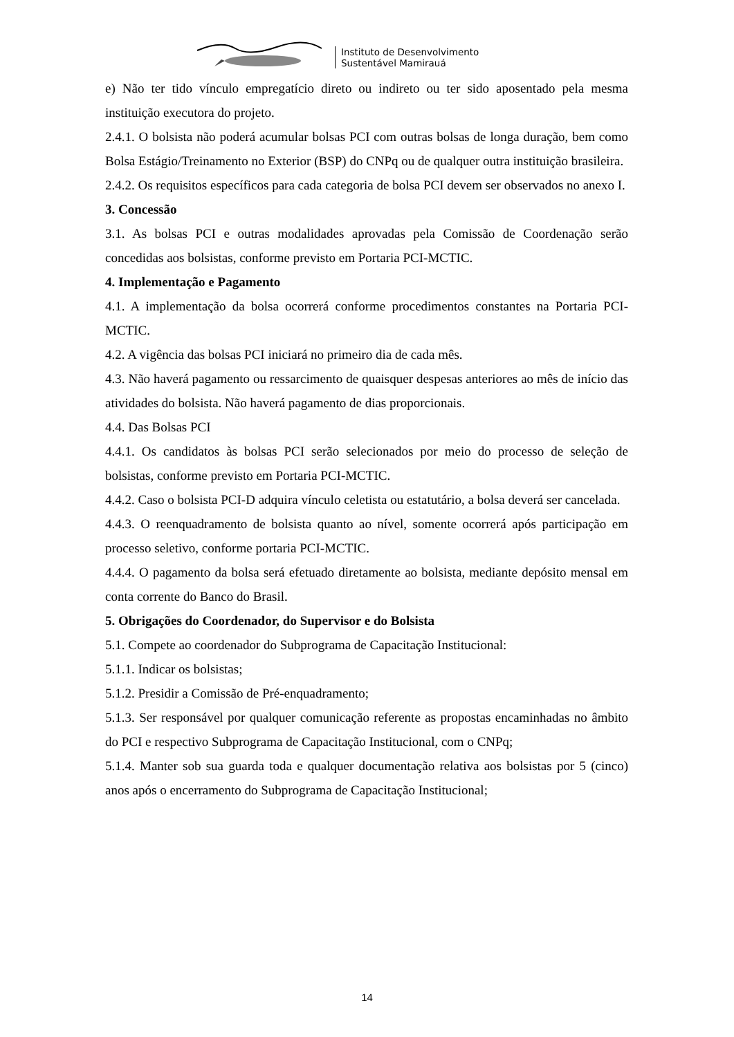Instituto de Desenvolvimento
Sustentável Mamirauá
e) Não ter tido vínculo empregatício direto ou indireto ou ter sido aposentado pela mesma instituição executora do projeto.
2.4.1. O bolsista não poderá acumular bolsas PCI com outras bolsas de longa duração, bem como Bolsa Estágio/Treinamento no Exterior (BSP) do CNPq ou de qualquer outra instituição brasileira.
2.4.2. Os requisitos específicos para cada categoria de bolsa PCI devem ser observados no anexo I.
3. Concessão
3.1. As bolsas PCI e outras modalidades aprovadas pela Comissão de Coordenação serão concedidas aos bolsistas, conforme previsto em Portaria PCI-MCTIC.
4. Implementação e Pagamento
4.1. A implementação da bolsa ocorrerá conforme procedimentos constantes na Portaria PCI-MCTIC.
4.2. A vigência das bolsas PCI iniciará no primeiro dia de cada mês.
4.3. Não haverá pagamento ou ressarcimento de quaisquer despesas anteriores ao mês de início das atividades do bolsista. Não haverá pagamento de dias proporcionais.
4.4. Das Bolsas PCI
4.4.1. Os candidatos às bolsas PCI serão selecionados por meio do processo de seleção de bolsistas, conforme previsto em Portaria PCI-MCTIC.
4.4.2. Caso o bolsista PCI-D adquira vínculo celetista ou estatutário, a bolsa deverá ser cancelada.
4.4.3. O reenquadramento de bolsista quanto ao nível, somente ocorrerá após participação em processo seletivo, conforme portaria PCI-MCTIC.
4.4.4. O pagamento da bolsa será efetuado diretamente ao bolsista, mediante depósito mensal em conta corrente do Banco do Brasil.
5. Obrigações do Coordenador, do Supervisor e do Bolsista
5.1. Compete ao coordenador do Subprograma de Capacitação Institucional:
5.1.1. Indicar os bolsistas;
5.1.2. Presidir a Comissão de Pré-enquadramento;
5.1.3. Ser responsável por qualquer comunicação referente as propostas encaminhadas no âmbito do PCI e respectivo Subprograma de Capacitação Institucional, com o CNPq;
5.1.4. Manter sob sua guarda toda e qualquer documentação relativa aos bolsistas por 5 (cinco) anos após o encerramento do Subprograma de Capacitação Institucional;
14